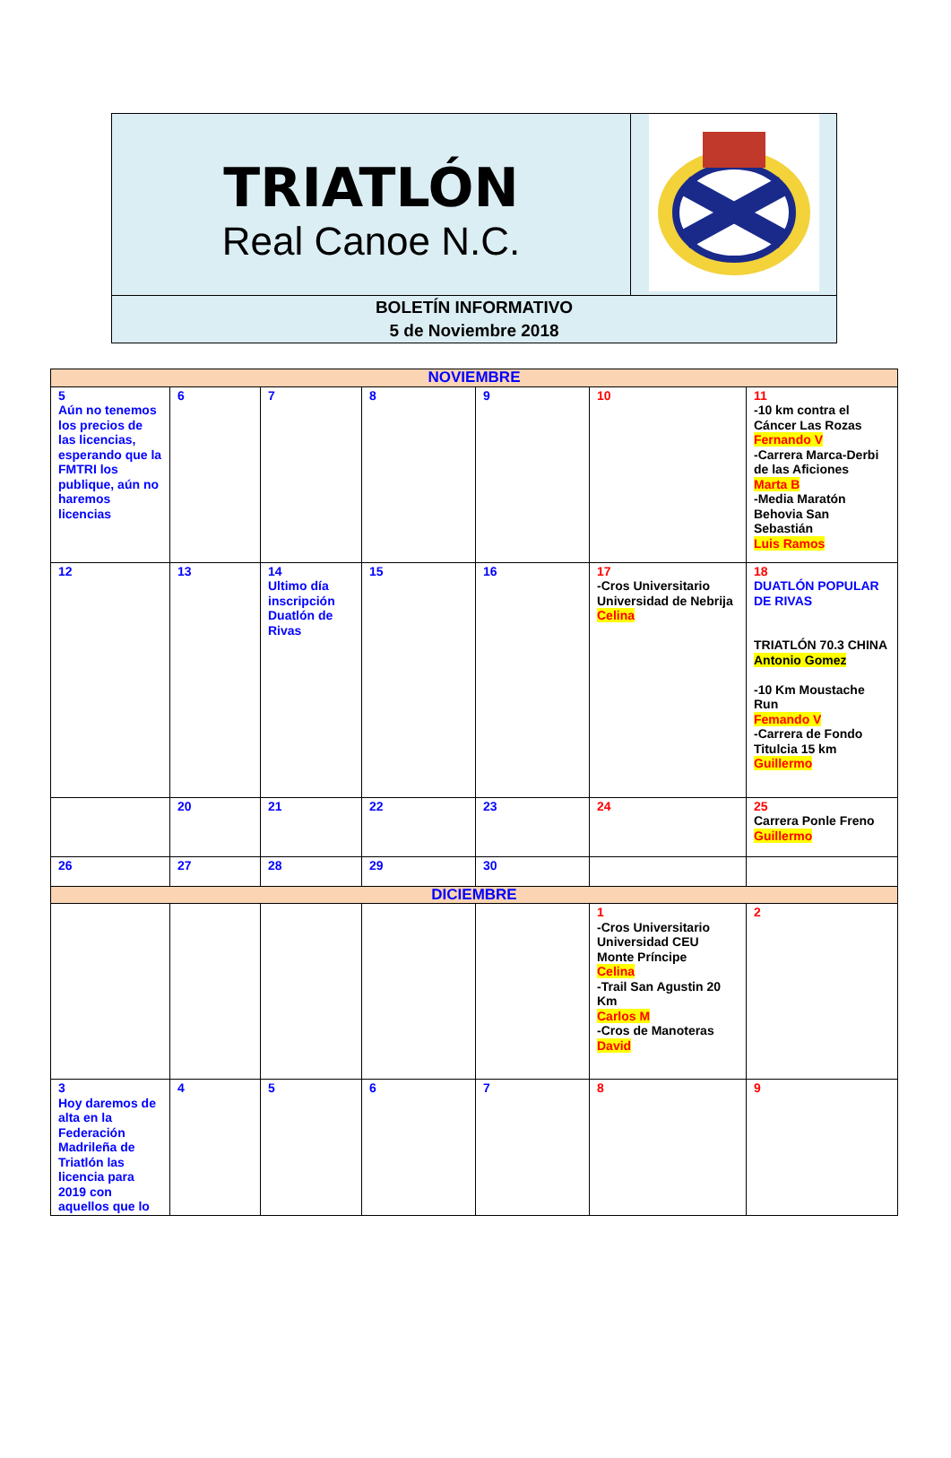| TRIATLÓN Real Canoe N.C. | |
| BOLETÍN INFORMATIVO 5 de Noviembre 2018 | |
| NOVIEMBRE | | | | | | |
| 5 Aún no tenemos los precios de las licencias, esperando que la FMTRI los publique, aún no haremos licencias | 6 | 7 | 8 | 9 | 10 | 11 -10 km contra el Cáncer Las Rozas Fernando V -Carrera Marca-Derbi de las Aficiones Marta B -Media Maratón Behovia San Sebastián Luis Ramos |
| 12 | 13 | 14 Ultimo día inscripción Duatlón de Rivas | 15 | 16 | 17 -Cros Universitario Universidad de Nebrija Celina | 18 DUATLÓN POPULAR DE RIVAS TRIATLÓN 70.3 CHINA Antonio Gomez -10 Km Moustache Run Femando V -Carrera de Fondo Titulcia 15 km Guillermo |
| | 20 | 21 | 22 | 23 | 24 | 25 Carrera Ponle Freno Guillermo |
| 26 | 27 | 28 | 29 | 30 | | |
| DICIEMBRE | | | | | | |
| | | | | | 1 -Cros Universitario Universidad CEU Monte Príncipe Celina -Trail San Agustin 20 Km Carlos M -Cros de Manoteras David | 2 |
| 3 Hoy daremos de alta en la Federación Madrileña de Triatlón las licencia para 2019 con aquellos que lo | 4 | 5 | 6 | 7 | 8 | 9 |